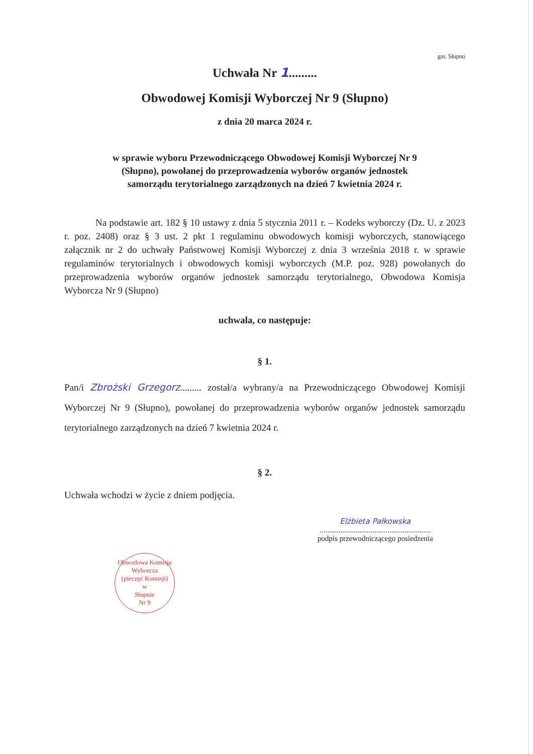gm. Słupno
Uchwała Nr 1.........
Obwodowej Komisji Wyborczej Nr 9 (Słupno)
z dnia 20 marca 2024 r.
w sprawie wyboru Przewodniczącego Obwodowej Komisji Wyborczej Nr 9
(Słupno), powołanej do przeprowadzenia wyborów organów jednostek
samorządu terytorialnego zarządzonych na dzień 7 kwietnia 2024 r.
Na podstawie art. 182 § 10 ustawy z dnia 5 stycznia 2011 r. – Kodeks wyborczy (Dz. U. z 2023 r. poz. 2408) oraz § 3 ust. 2 pkt 1 regulaminu obwodowych komisji wyborczych, stanowiącego załącznik nr 2 do uchwały Państwowej Komisji Wyborczej z dnia 3 września 2018 r. w sprawie regulaminów terytorialnych i obwodowych komisji wyborczych (M.P. poz. 928) powołanych do przeprowadzenia wyborów organów jednostek samorządu terytorialnego, Obwodowa Komisja Wyborcza Nr 9 (Słupno)
uchwala, co następuje:
§ 1.
Pan/i Zbrożski Grzegorz......... został/a wybrany/a na Przewodniczącego Obwodowej Komisji Wyborczej Nr 9 (Słupno), powołanej do przeprowadzenia wyborów organów jednostek samorządu terytorialnego zarządzonych na dzień 7 kwietnia 2024 r.
§ 2.
Uchwała wchodzi w życie z dniem podjęcia.
Elżbieta Pałkowska
...........................................................
podpis przewodniczącego posiedzenia
Obwodowa Komisja Wyborcza
(pieczęć Komisji)
w
Słupnie
Nr 9